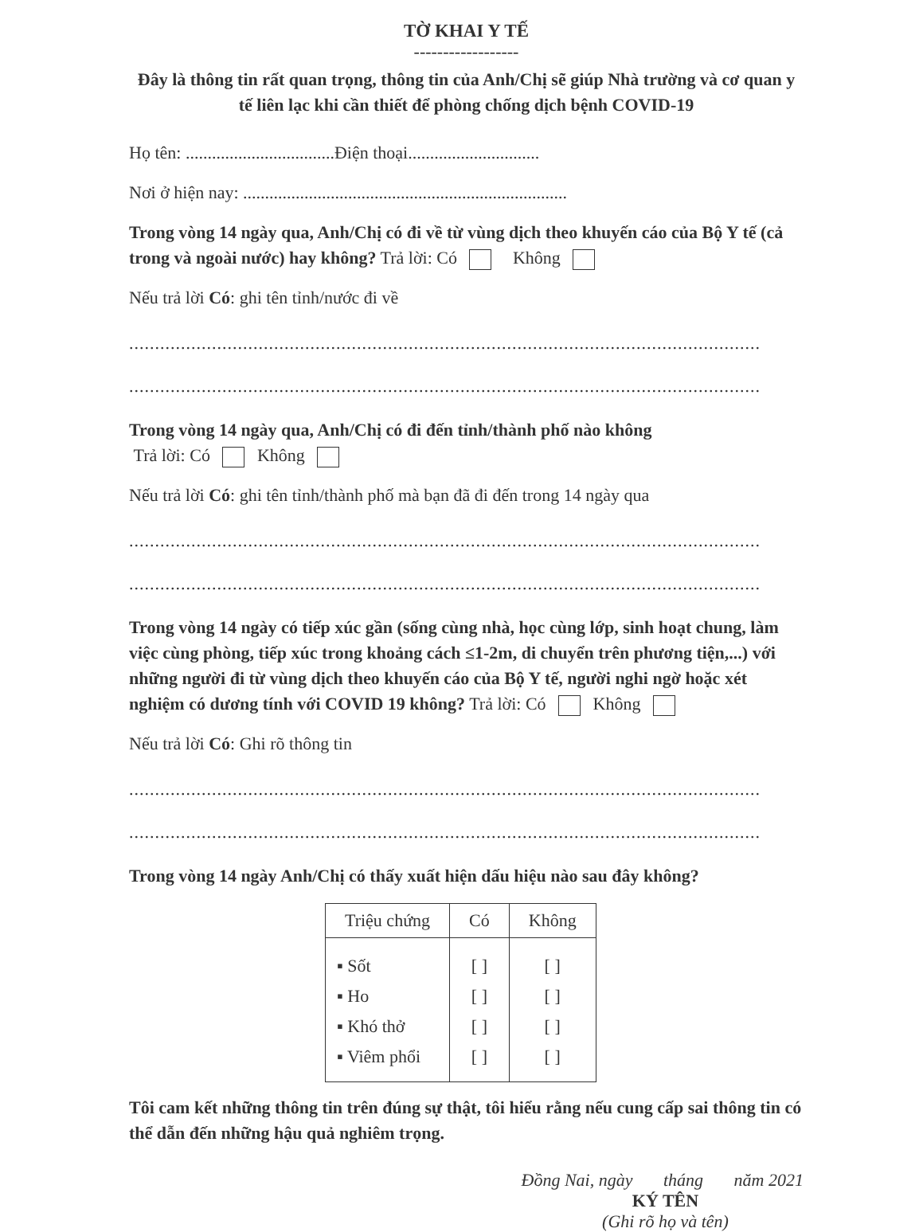TỜ KHAI Y TẾ
------------------
Đây là thông tin rất quan trọng, thông tin của Anh/Chị sẽ giúp Nhà trường và cơ quan y tế liên lạc khi cần thiết để phòng chống dịch bệnh COVID-19
Họ tên: ..................................Điện thoại..............................
Nơi ở hiện nay: ..........................................................................
Trong vòng 14 ngày qua, Anh/Chị có đi về từ vùng dịch theo khuyến cáo của Bộ Y tế (cả trong và ngoài nước) hay không? Trả lời: Có Không
Nếu trả lời Có: ghi tên tỉnh/nước đi về
..........................................................................................................................
..........................................................................................................................
Trong vòng 14 ngày qua, Anh/Chị có đi đến tỉnh/thành phố nào không
Trả lời: Có Không
Nếu trả lời Có: ghi tên tỉnh/thành phố mà bạn đã đi đến trong 14 ngày qua
..........................................................................................................................
..........................................................................................................................
Trong vòng 14 ngày có tiếp xúc gần (sống cùng nhà, học cùng lớp, sinh hoạt chung, làm việc cùng phòng, tiếp xúc trong khoảng cách ≤1-2m, di chuyển trên phương tiện,...) với những người đi từ vùng dịch theo khuyến cáo của Bộ Y tế, người nghi ngờ hoặc xét nghiệm có dương tính với COVID 19 không? Trả lời: Có Không
Nếu trả lời Có: Ghi rõ thông tin
..........................................................................................................................
..........................................................................................................................
Trong vòng 14 ngày Anh/Chị có thấy xuất hiện dấu hiệu nào sau đây không?
| Triệu chứng | Có | Không |
| --- | --- | --- |
| ▪ Sốt | [ ] | [ ] |
| ▪ Ho | [ ] | [ ] |
| ▪ Khó thở | [ ] | [ ] |
| ▪ Viêm phổi | [ ] | [ ] |
Tôi cam kết những thông tin trên đúng sự thật, tôi hiểu rằng nếu cung cấp sai thông tin có thể dẫn đến những hậu quả nghiêm trọng.
Đồng Nai, ngày tháng năm 2021
KÝ TÊN
(Ghi rõ họ và tên)